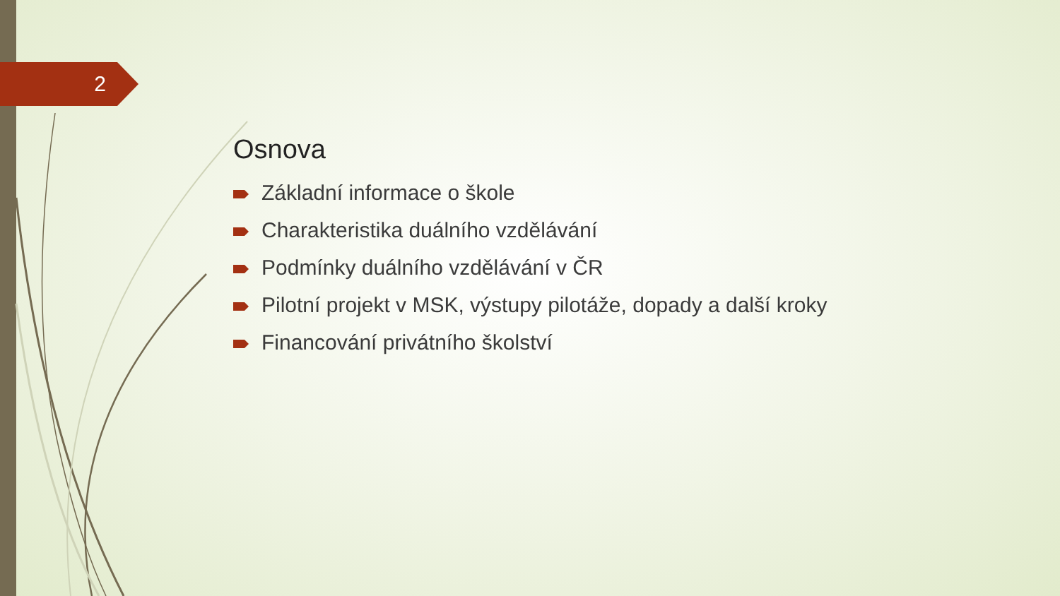2
Osnova
Základní informace o škole
Charakteristika duálního vzdělávání
Podmínky duálního vzdělávání v ČR
Pilotní projekt v MSK, výstupy pilotáže, dopady a další kroky
Financování privátního školství